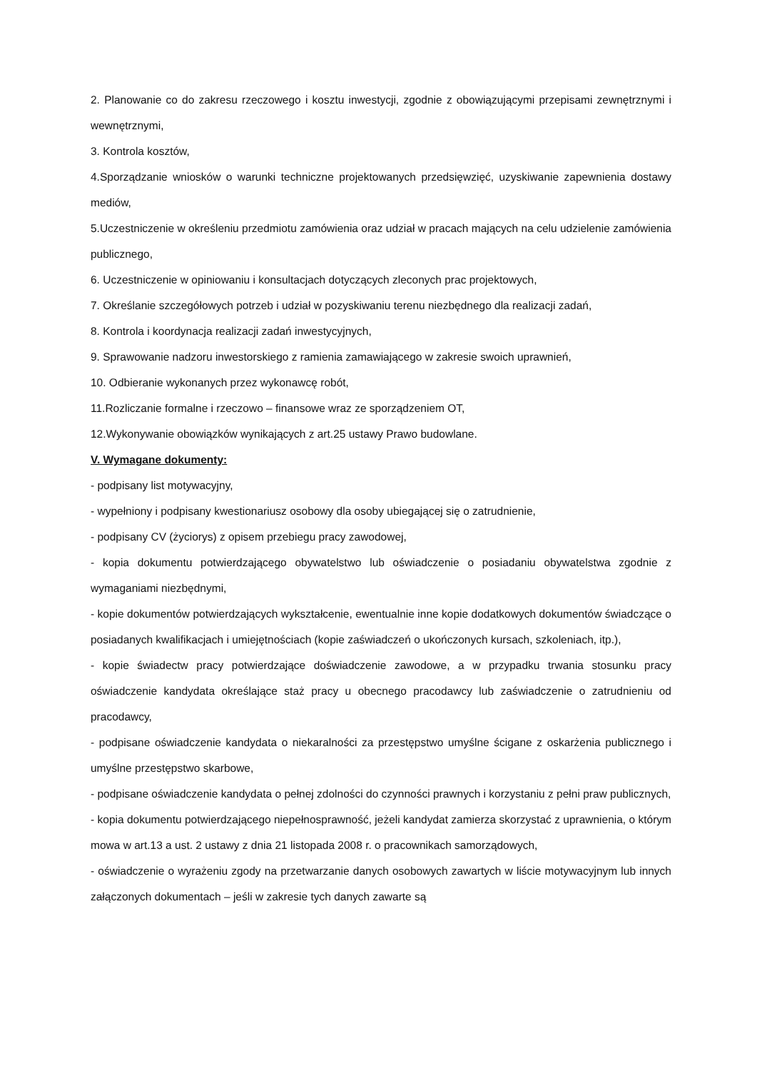2. Planowanie co do zakresu rzeczowego i kosztu inwestycji, zgodnie z obowiązującymi przepisami zewnętrznymi i wewnętrznymi,
3. Kontrola kosztów,
4.Sporządzanie wniosków o warunki techniczne projektowanych przedsięwzięć, uzyskiwanie zapewnienia dostawy mediów,
5.Uczestniczenie w określeniu przedmiotu zamówienia oraz udział w pracach mających na celu udzielenie zamówienia publicznego,
6. Uczestniczenie w opiniowaniu i konsultacjach dotyczących zleconych prac projektowych,
7. Określanie szczegółowych potrzeb i udział w pozyskiwaniu terenu niezbędnego dla realizacji zadań,
8. Kontrola i koordynacja realizacji zadań inwestycyjnych,
9. Sprawowanie nadzoru inwestorskiego z ramienia zamawiającego w zakresie swoich uprawnień,
10. Odbieranie wykonanych przez wykonawcę robót,
11.Rozliczanie formalne i rzeczowo – finansowe wraz ze sporządzeniem OT,
12.Wykonywanie obowiązków wynikających z art.25 ustawy Prawo budowlane.
V. Wymagane dokumenty:
- podpisany list motywacyjny,
- wypełniony i podpisany kwestionariusz osobowy dla osoby ubiegającej się o zatrudnienie,
- podpisany CV (życiorys) z opisem przebiegu pracy zawodowej,
- kopia dokumentu potwierdzającego obywatelstwo lub oświadczenie o posiadaniu obywatelstwa zgodnie z wymaganiami niezbędnymi,
- kopie dokumentów potwierdzających wykształcenie, ewentualnie inne kopie dodatkowych dokumentów świadczące o posiadanych kwalifikacjach i umiejętnościach (kopie zaświadczeń o ukończonych kursach, szkoleniach, itp.),
- kopie świadectw pracy potwierdzające doświadczenie zawodowe, a w przypadku trwania stosunku pracy oświadczenie kandydata określające staż pracy u obecnego pracodawcy lub zaświadczenie o zatrudnieniu od pracodawcy,
- podpisane oświadczenie kandydata o niekaralności za przestępstwo umyślne ścigane z oskarżenia publicznego i umyślne przestępstwo skarbowe,
- podpisane oświadczenie kandydata o pełnej zdolności do czynności prawnych i korzystaniu z pełni praw publicznych,
- kopia dokumentu potwierdzającego niepełnosprawność, jeżeli kandydat zamierza skorzystać z uprawnienia, o którym mowa w art.13 a ust. 2 ustawy z dnia 21 listopada 2008 r. o pracownikach samorządowych,
- oświadczenie o wyrażeniu zgody na przetwarzanie danych osobowych zawartych w liście motywacyjnym lub innych załączonych dokumentach – jeśli w zakresie tych danych zawarte są